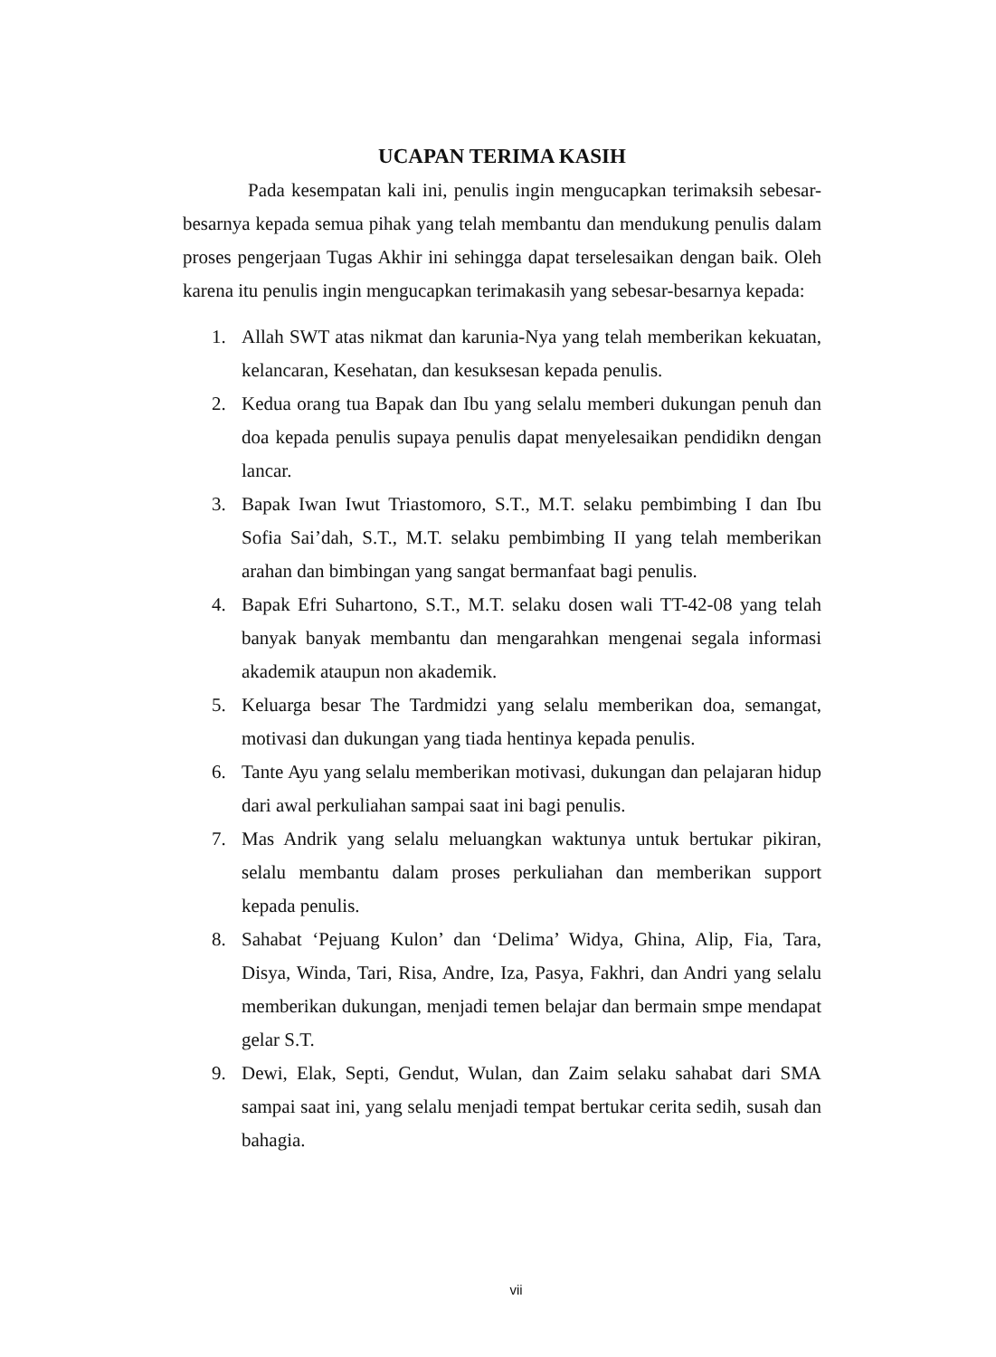UCAPAN TERIMA KASIH
Pada kesempatan kali ini, penulis ingin mengucapkan terimaksih sebesar-besarnya kepada semua pihak yang telah membantu dan mendukung penulis dalam proses pengerjaan Tugas Akhir ini sehingga dapat terselesaikan dengan baik. Oleh karena itu penulis ingin mengucapkan terimakasih yang sebesar-besarnya kepada:
1. Allah SWT atas nikmat dan karunia-Nya yang telah memberikan kekuatan, kelancaran, Kesehatan, dan kesuksesan kepada penulis.
2. Kedua orang tua Bapak dan Ibu yang selalu memberi dukungan penuh dan doa kepada penulis supaya penulis dapat menyelesaikan pendidikn dengan lancar.
3. Bapak Iwan Iwut Triastomoro, S.T., M.T. selaku pembimbing I dan Ibu Sofia Sai’dah, S.T., M.T. selaku pembimbing II yang telah memberikan arahan dan bimbingan yang sangat bermanfaat bagi penulis.
4. Bapak Efri Suhartono, S.T., M.T. selaku dosen wali TT-42-08 yang telah banyak banyak membantu dan mengarahkan mengenai segala informasi akademik ataupun non akademik.
5. Keluarga besar The Tardmidzi yang selalu memberikan doa, semangat, motivasi dan dukungan yang tiada hentinya kepada penulis.
6. Tante Ayu yang selalu memberikan motivasi, dukungan dan pelajaran hidup dari awal perkuliahan sampai saat ini bagi penulis.
7. Mas Andrik yang selalu meluangkan waktunya untuk bertukar pikiran, selalu membantu dalam proses perkuliahan dan memberikan support kepada penulis.
8. Sahabat ‘Pejuang Kulon’ dan ‘Delima’ Widya, Ghina, Alip, Fia, Tara, Disya, Winda, Tari, Risa, Andre, Iza, Pasya, Fakhri, dan Andri yang selalu memberikan dukungan, menjadi temen belajar dan bermain smpe mendapat gelar S.T.
9. Dewi, Elak, Septi, Gendut, Wulan, dan Zaim selaku sahabat dari SMA sampai saat ini, yang selalu menjadi tempat bertukar cerita sedih, susah dan bahagia.
vii